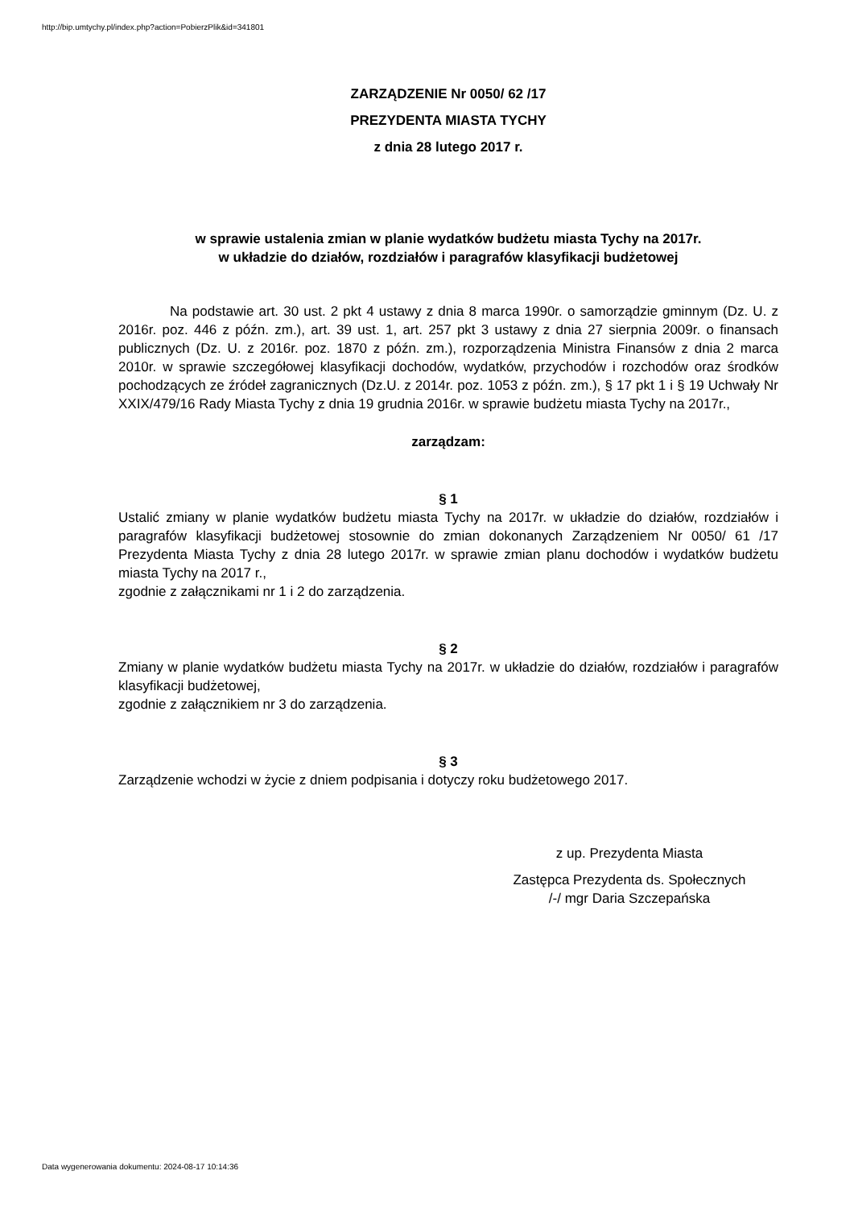http://bip.umtychy.pl/index.php?action=PobierzPlik&id=341801
ZARZĄDZENIE Nr 0050/ 62 /17
PREZYDENTA MIASTA TYCHY
z dnia 28 lutego 2017 r.
w sprawie ustalenia zmian w planie wydatków budżetu miasta Tychy na 2017r.
w układzie do działów, rozdziałów i paragrafów klasyfikacji budżetowej
Na podstawie art. 30 ust. 2 pkt 4 ustawy z dnia 8 marca 1990r. o samorządzie gminnym (Dz. U. z 2016r. poz. 446 z późn. zm.), art. 39 ust. 1, art. 257 pkt 3 ustawy z dnia 27 sierpnia 2009r. o finansach publicznych (Dz. U. z 2016r. poz. 1870 z późn. zm.), rozporządzenia Ministra Finansów z dnia 2 marca 2010r. w sprawie szczegółowej klasyfikacji dochodów, wydatków, przychodów i rozchodów oraz środków pochodzących ze źródeł zagranicznych (Dz.U. z 2014r. poz. 1053 z późn. zm.), § 17 pkt 1 i § 19 Uchwały Nr XXIX/479/16 Rady Miasta Tychy z dnia 19 grudnia 2016r. w sprawie budżetu miasta Tychy na 2017r.,
zarządzam:
§ 1
Ustalić zmiany w planie wydatków budżetu miasta Tychy na 2017r. w układzie do działów, rozdziałów i paragrafów klasyfikacji budżetowej stosownie do zmian dokonanych Zarządzeniem Nr 0050/ 61 /17 Prezydenta Miasta Tychy z dnia 28 lutego 2017r. w sprawie zmian planu dochodów i wydatków budżetu miasta Tychy na 2017 r.,
zgodnie z załącznikami nr 1 i 2 do zarządzenia.
§ 2
Zmiany w planie wydatków budżetu miasta Tychy na 2017r. w układzie do działów, rozdziałów i paragrafów klasyfikacji budżetowej,
zgodnie z załącznikiem nr 3 do zarządzenia.
§ 3
Zarządzenie wchodzi w życie z dniem podpisania i dotyczy roku budżetowego 2017.
z up. Prezydenta Miasta
Zastępca Prezydenta ds. Społecznych
/-/ mgr Daria Szczepańska
Data wygenerowania dokumentu: 2024-08-17 10:14:36